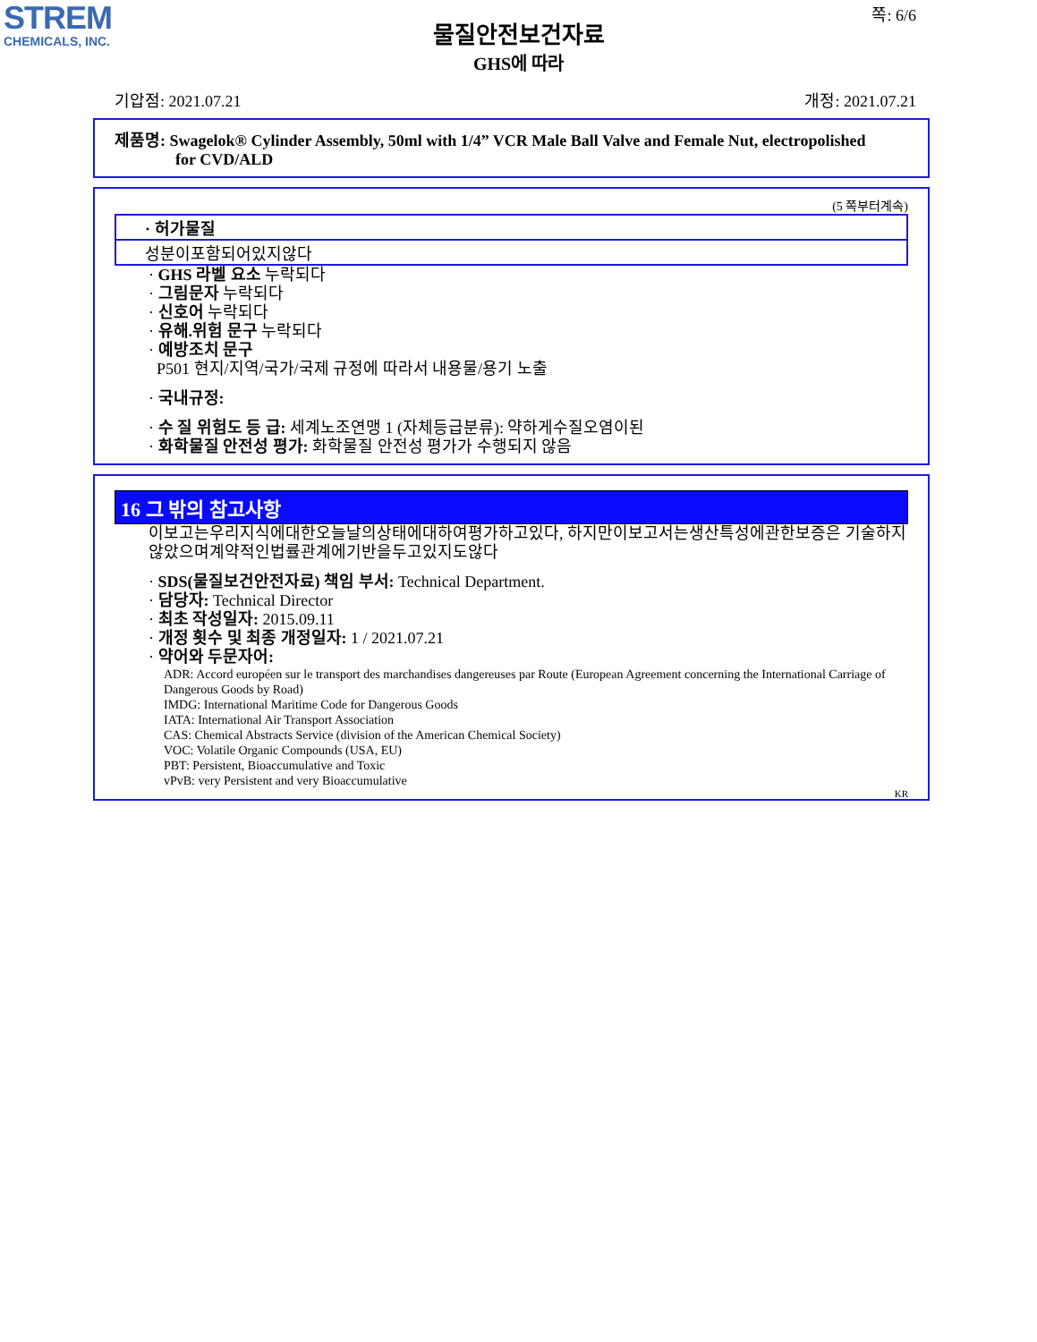STREM
CHEMICALS, INC.
쪽: 6/6
물질안전보건자료
GHS에 따라
기압점: 2021.07.21 개정: 2021.07.21
제품명: Swagelok® Cylinder Assembly, 50ml with 1/4” VCR Male Ball Valve and Female Nut, electropolished
for CVD/ALD
(5 쪽부터계속)
· 허가물질
성분이포함되어있지않다
· GHS 라벨 요소 누락되다
· 그림문자 누락되다
· 신호어 누락되다
· 유해.위험 문구 누락되다
· 예방조치 문구
P501 현지/지역/국가/국제 규정에 따라서 내용물/용기 노출
· 국내규정:
· 수 질 위험도 등 급: 세계노조연맹 1 (자체등급분류): 약하게수질오염이된
· 화학물질 안전성 평가: 화학물질 안전성 평가가 수행되지 않음
16 그 밖의 참고사항
이보고는우리지식에대한오늘날의상태에대하여평가하고있다, 하지만이보고서는생산특성에관한보증은 기술하지않았으며계약적인법률관계에기반을두고있지도않다
· SDS(물질보건안전자료) 책임 부서: Technical Department.
· 담당자: Technical Director
· 최초 작성일자: 2015.09.11
· 개정 횟수 및 최종 개정일자: 1 / 2021.07.21
· 약어와 두문자어:
ADR: Accord européen sur le transport des marchandises dangereuses par Route (European Agreement concerning the International Carriage of Dangerous Goods by Road)
IMDG: International Maritime Code for Dangerous Goods
IATA: International Air Transport Association
CAS: Chemical Abstracts Service (division of the American Chemical Society)
VOC: Volatile Organic Compounds (USA, EU)
PBT: Persistent, Bioaccumulative and Toxic
vPvB: very Persistent and very Bioaccumulative
KR